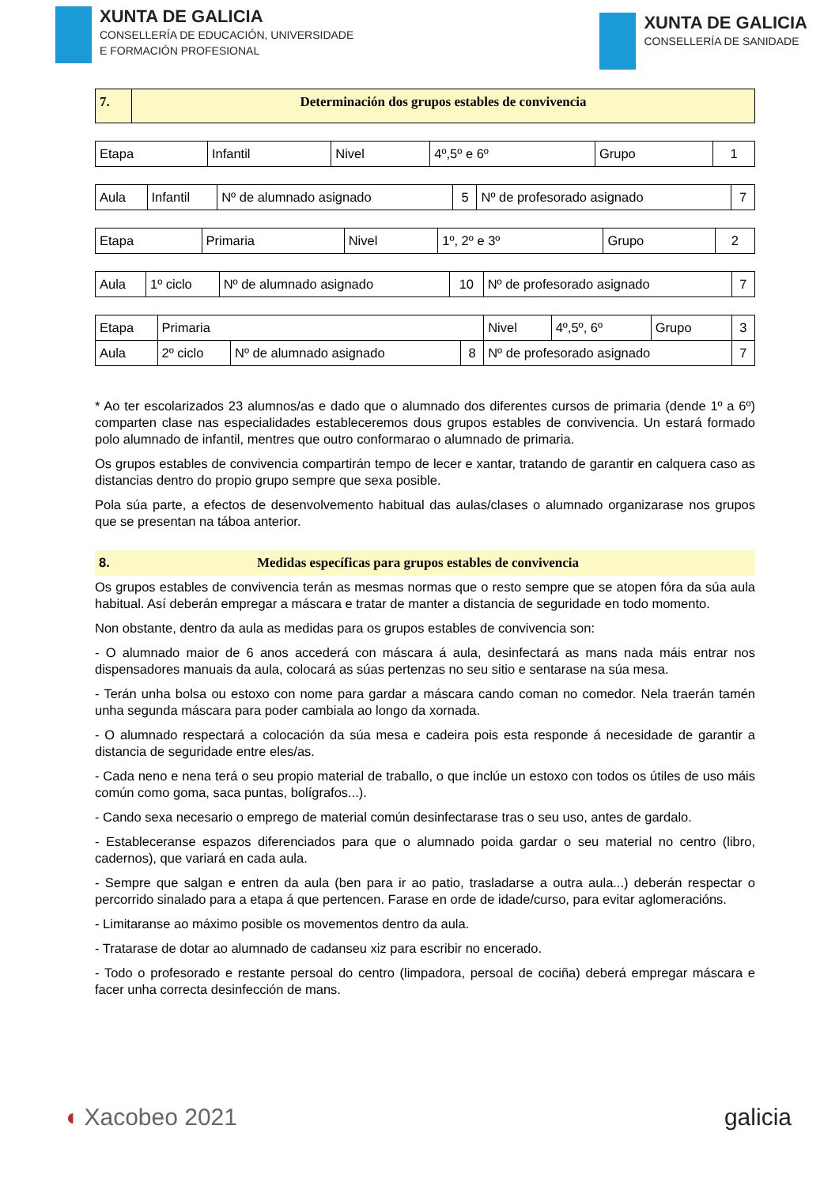XUNTA DE GALICIA
CONSELLERÍA DE EDUCACIÓN, UNIVERSIDADE
E FORMACIÓN PROFESIONAL
XUNTA DE GALICIA
CONSELLERÍA DE SANIDADE
| 7. | Determinación dos grupos estables de convivencia |
| Etapa | Infantil | Nivel | 4º,5º e 6º | Grupo | 1 |
| Aula | Infantil | Nº de alumnado asignado | 5 | Nº de profesorado asignado | 7 |
| Etapa | Primaria | Nivel | 1º, 2º e 3º | Grupo | 2 |
| Aula | 1º ciclo | Nº de alumnado asignado | 10 | Nº de profesorado asignado | 7 |
| Etapa | Primaria | | | Nivel | 4º,5º, 6º | Grupo | 3 |
| Aula | 2º ciclo | Nº de alumnado asignado | 8 | Nº de profesorado asignado | | | 7 |
* Ao ter escolarizados 23 alumnos/as e dado que o alumnado dos diferentes cursos de primaria (dende 1º a 6º) comparten clase nas especialidades estableceremos dous grupos estables de convivencia. Un estará formado polo alumnado de infantil, mentres que outro conformarao o alumnado de primaria.
Os grupos estables de convivencia compartirán tempo de lecer e xantar, tratando de garantir en calquera caso as distancias dentro do propio grupo sempre que sexa posible.
Pola súa parte, a efectos de desenvolvemento habitual das aulas/clases o alumnado organizarase nos grupos que se presentan na táboa anterior.
8. Medidas específicas para grupos estables de convivencia
Os grupos estables de convivencia terán as mesmas normas que o resto sempre que se atopen fóra da súa aula habitual. Así deberán empregar a máscara e tratar de manter a distancia de seguridade en todo momento.
Non obstante, dentro da aula as medidas para os grupos estables de convivencia son:
- O alumnado maior de 6 anos accederá con máscara á aula, desinfectará as mans nada máis entrar nos dispensadores manuais da aula, colocará as súas pertenzas no seu sitio e sentarase na súa mesa.
- Terán unha bolsa ou estoxo con nome para gardar a máscara cando coman no comedor. Nela traerán tamén unha segunda máscara para poder cambiala ao longo da xornada.
- O alumnado respectará a colocación da súa mesa e cadeira pois esta responde á necesidade de garantir a distancia de seguridade entre eles/as.
- Cada neno e nena terá o seu propio material de traballo, o que inclúe un estoxo con todos os útiles de uso máis común como goma, saca puntas, bolígrafos...).
- Cando sexa necesario o emprego de material común desinfectarase tras o seu uso, antes de gardalo.
- Estableceranse espazos diferenciados para que o alumnado poida gardar o seu material no centro (libro, cadernos), que variará en cada aula.
- Sempre que salgan e entren da aula (ben para ir ao patio, trasladarse a outra aula...) deberán respectar o percorrido sinalado para a etapa á que pertencen. Farase en orde de idade/curso, para evitar aglomeracións.
- Limitaranse ao máximo posible os movementos dentro da aula.
- Tratarase de dotar ao alumnado de cadanseu xiz para escribir no encerado.
- Todo o profesorado e restante persoal do centro (limpadora, persoal de cociña) deberá empregar máscara e facer unha correcta desinfección de mans.
◖ Xacobeo 2021 galicia